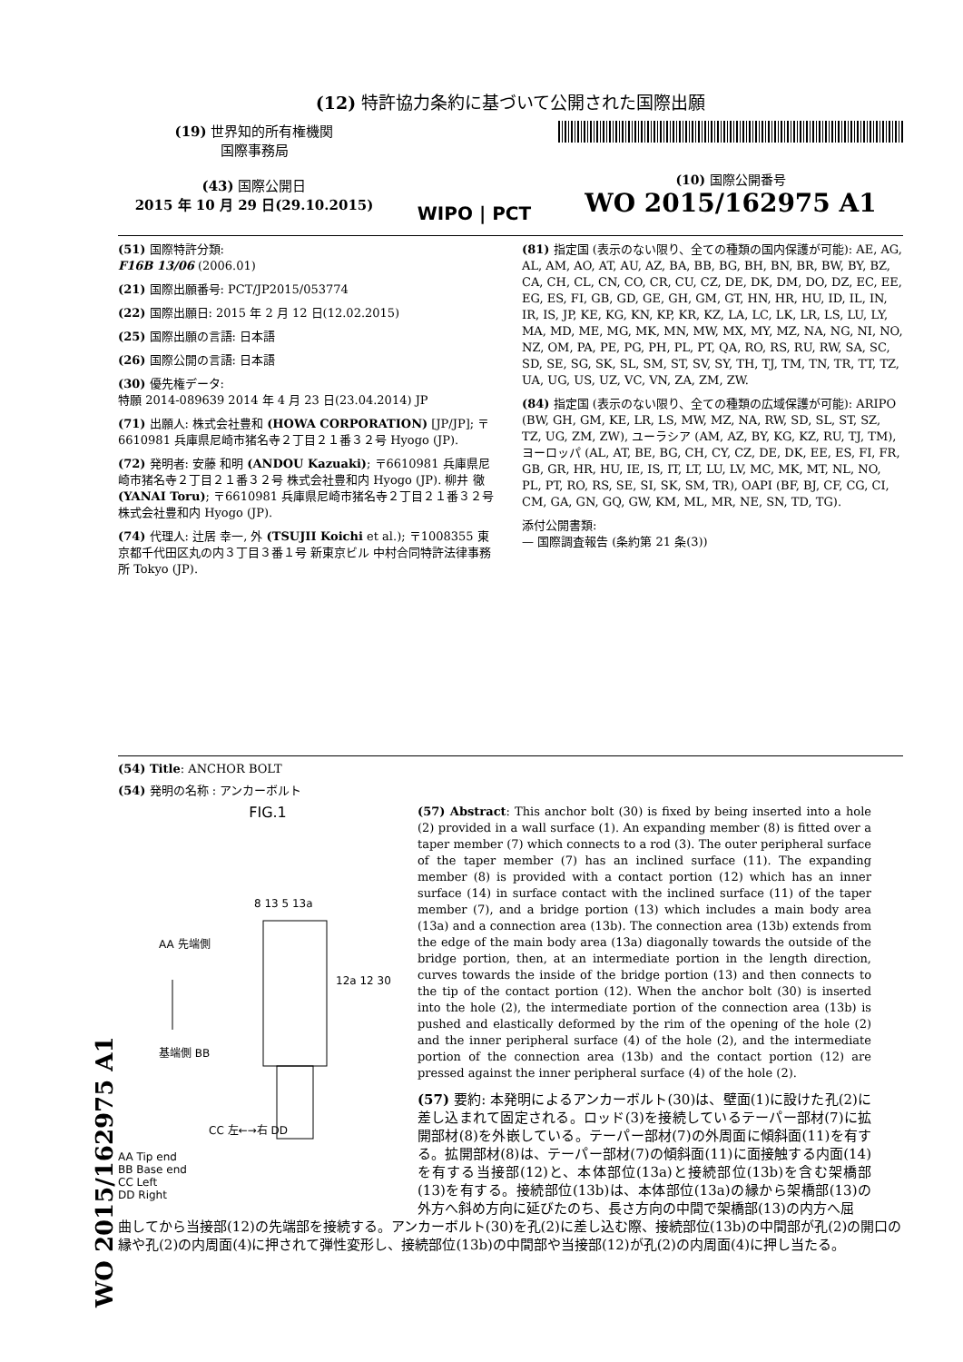WO 2015/162975 A1
(12) 特許協力条約に基づいて公開された国際出願
(19) 世界知的所有権機関
国際事務局
(43) 国際公開日
2015 年 10 月 29 日(29.10.2015)
WIPO | PCT
(10) 国際公開番号
WO 2015/162975 A1
(51) 国際特許分類:
F16B 13/06 (2006.01)
(21) 国際出願番号: PCT/JP2015/053774
(22) 国際出願日: 2015 年 2 月 12 日(12.02.2015)
(25) 国際出願の言語: 日本語
(26) 国際公開の言語: 日本語
(30) 優先権データ:
特願 2014-089639 2014 年 4 月 23 日(23.04.2014) JP
(71) 出願人: 株式会社豊和 (HOWA CORPORATION) [JP/JP]; 〒6610981 兵庫県尼崎市猪名寺２丁目２１番３２号 Hyogo (JP).
(72) 発明者: 安藤 和明 (ANDOU Kazuaki); 〒6610981 兵庫県尼崎市猪名寺２丁目２１番３２号 株式会社豊和内 Hyogo (JP). 柳井 徹 (YANAI Toru); 〒6610981 兵庫県尼崎市猪名寺２丁目２１番３２号 株式会社豊和内 Hyogo (JP).
(74) 代理人: 辻居 幸一, 外 (TSUJII Koichi et al.); 〒1008355 東京都千代田区丸の内３丁目３番１号 新東京ビル 中村合同特許法律事務所 Tokyo (JP).
(81) 指定国 (表示のない限り、全ての種類の国内保護が可能): AE, AG, AL, AM, AO, AT, AU, AZ, BA, BB, BG, BH, BN, BR, BW, BY, BZ, CA, CH, CL, CN, CO, CR, CU, CZ, DE, DK, DM, DO, DZ, EC, EE, EG, ES, FI, GB, GD, GE, GH, GM, GT, HN, HR, HU, ID, IL, IN, IR, IS, JP, KE, KG, KN, KP, KR, KZ, LA, LC, LK, LR, LS, LU, LY, MA, MD, ME, MG, MK, MN, MW, MX, MY, MZ, NA, NG, NI, NO, NZ, OM, PA, PE, PG, PH, PL, PT, QA, RO, RS, RU, RW, SA, SC, SD, SE, SG, SK, SL, SM, ST, SV, SY, TH, TJ, TM, TN, TR, TT, TZ, UA, UG, US, UZ, VC, VN, ZA, ZM, ZW.
(84) 指定国 (表示のない限り、全ての種類の広域保護が可能): ARIPO (BW, GH, GM, KE, LR, LS, MW, MZ, NA, RW, SD, SL, ST, SZ, TZ, UG, ZM, ZW), ユーラシア (AM, AZ, BY, KG, KZ, RU, TJ, TM), ヨーロッパ (AL, AT, BE, BG, CH, CY, CZ, DE, DK, EE, ES, FI, FR, GB, GR, HR, HU, IE, IS, IT, LT, LU, LV, MC, MK, MT, NL, NO, PL, PT, RO, RS, SE, SI, SK, SM, TR), OAPI (BF, BJ, CF, CG, CI, CM, GA, GN, GQ, GW, KM, ML, MR, NE, SN, TD, TG).
添付公開書類:
— 国際調査報告 (条約第 21 条(3))
(54) Title: ANCHOR BOLT
(54) 発明の名称 : アンカーボルト
FIG.1
AA 先端側
基端側 BB
8 13 5 13a
12a 12 30
CC 左←→右 DD
AA Tip end
BB Base end
CC Left
DD Right
(57) Abstract: This anchor bolt (30) is fixed by being inserted into a hole (2) provided in a wall surface (1). An expanding member (8) is fitted over a taper member (7) which connects to a rod (3). The outer peripheral surface of the taper member (7) has an inclined surface (11). The expanding member (8) is provided with a contact portion (12) which has an inner surface (14) in surface contact with the inclined surface (11) of the taper member (7), and a bridge portion (13) which includes a main body area (13a) and a connection area (13b). The connection area (13b) extends from the edge of the main body area (13a) diagonally towards the outside of the bridge portion, then, at an intermediate portion in the length direction, curves towards the inside of the bridge portion (13) and then connects to the tip of the contact portion (12). When the anchor bolt (30) is inserted into the hole (2), the intermediate portion of the connection area (13b) is pushed and elastically deformed by the rim of the opening of the hole (2) and the inner peripheral surface (4) of the hole (2), and the intermediate portion of the connection area (13b) and the contact portion (12) are pressed against the inner peripheral surface (4) of the hole (2).
(57) 要約: 本発明によるアンカーボルト(30)は、壁面(1)に設けた孔(2)に差し込まれて固定される。ロッド(3)を接続しているテーパー部材(7)に拡開部材(8)を外嵌している。テーパー部材(7)の外周面に傾斜面(11)を有する。拡開部材(8)は、テーパー部材(7)の傾斜面(11)に面接触する内面(14)を有する当接部(12)と、本体部位(13a)と接続部位(13b)を含む架橋部(13)を有する。接続部位(13b)は、本体部位(13a)の縁から架橋部(13)の外方へ斜め方向に延びたのち、長さ方向の中間で架橋部(13)の内方へ屈
曲してから当接部(12)の先端部を接続する。アンカーボルト(30)を孔(2)に差し込む際、接続部位(13b)の中間部が孔(2)の開口の縁や孔(2)の内周面(4)に押されて弾性変形し、接続部位(13b)の中間部や当接部(12)が孔(2)の内周面(4)に押し当たる。